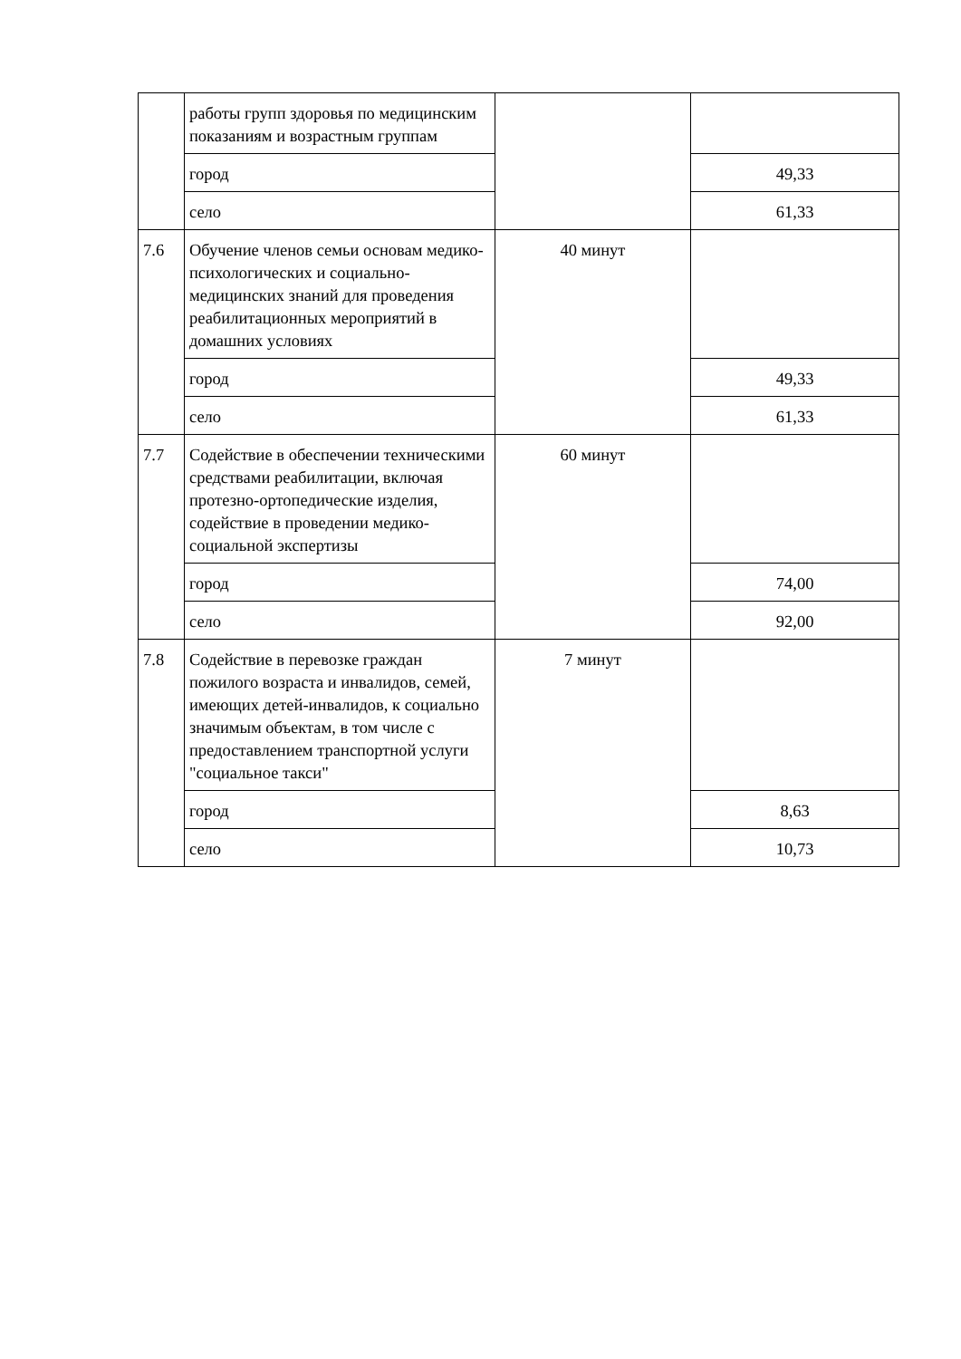| | работы групп здоровья по медицинским показаниям и возрастным группам | | |
| | город | | 49,33 |
| | село | | 61,33 |
| 7.6 | Обучение членов семьи основам медико-психологических и социально-медицинских знаний для проведения реабилитационных мероприятий в домашних условиях | 40 минут | |
| | город | | 49,33 |
| | село | | 61,33 |
| 7.7 | Содействие в обеспечении техническими средствами реабилитации, включая протезно-ортопедические изделия, содействие в проведении медико-социальной экспертизы | 60 минут | |
| | город | | 74,00 |
| | село | | 92,00 |
| 7.8 | Содействие в перевозке граждан пожилого возраста и инвалидов, семей, имеющих детей-инвалидов, к социально значимым объектам, в том числе с предоставлением транспортной услуги "социальное такси" | 7 минут | |
| | город | | 8,63 |
| | село | | 10,73 |